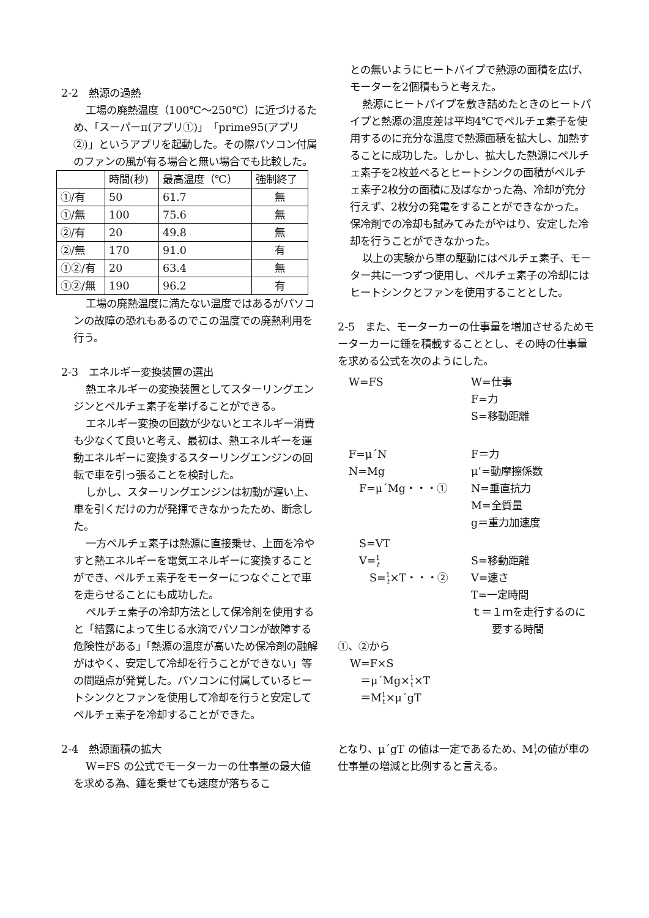2-2　熱源の過熱
工場の廃熱温度（100℃～250℃）に近づけるため、「スーパーπ(アプリ①)」「prime95(アプリ②)」というアプリを起動した。その際パソコン付属のファンの風が有る場合と無い場合でも比較した。
| | 時間(秒) | 最高温度（℃） | 強制終了 |
| ①/有 | 50 | 61.7 | 無 |
| ①/無 | 100 | 75.6 | 無 |
| ②/有 | 20 | 49.8 | 無 |
| ②/無 | 170 | 91.0 | 有 |
| ①②/有 | 20 | 63.4 | 無 |
| ①②/無 | 190 | 96.2 | 有 |
工場の廃熱温度に満たない温度ではあるがパソコンの故障の恐れもあるのでこの温度での廃熱利用を行う。
2-3　エネルギー変換装置の選出
熱エネルギーの変換装置としてスターリングエンジンとペルチェ素子を挙げることができる。
エネルギー変換の回数が少ないとエネルギー消費も少なくて良いと考え、最初は、熱エネルギーを運動エネルギーに変換するスターリングエンジンの回転で車を引っ張ることを検討した。
しかし、スターリングエンジンは初動が遅い上、車を引くだけの力が発揮できなかったため、断念した。
一方ペルチェ素子は熱源に直接乗せ、上面を冷やすと熱エネルギーを電気エネルギーに変換することができ、ペルチェ素子をモーターにつなぐことで車を走らせることにも成功した。
ペルチェ素子の冷却方法として保冷剤を使用すると「結露によって生じる水滴でパソコンが故障する危険性がある」「熱源の温度が高いため保冷剤の融解がはやく、安定して冷却を行うことができない」等の問題点が発覚した。パソコンに付属しているヒートシンクとファンを使用して冷却を行うと安定してペルチェ素子を冷却することができた。
2-4　熱源面積の拡大
W=FS の公式でモーターカーの仕事量の最大値を求める為、錘を乗せても速度が落ちるこ
との無いようにヒートパイプで熱源の面積を広げ、モーターを2個積もうと考えた。
熱源にヒートパイプを敷き詰めたときのヒートパイプと熱源の温度差は平均4℃でペルチェ素子を使用するのに充分な温度で熱源面積を拡大し、加熱することに成功した。しかし、拡大した熱源にペルチェ素子を2枚並べるとヒートシンクの面積がペルチェ素子2枚分の面積に及ばなかった為、冷却が充分行えず、2枚分の発電をすることができなかった。保冷剤での冷却も試みてみたがやはり、安定した冷却を行うことができなかった。
以上の実験から車の駆動にはペルチェ素子、モーター共に一つずつ使用し、ペルチェ素子の冷却にはヒートシンクとファンを使用することとした。
2-5　また、モーターカーの仕事量を増加させるためモーターカーに錘を積載することとし、その時の仕事量を求める公式を次のようにした。
W=FS W=仕事
F=力
S=移動距離
F=μ´N
N=Mg
　F=μ´Mg・・・①
F＝力
μ’=動摩擦係数
N=垂直抗力
M=全質量
g＝重力加速度
　S=VT
　V=1
t
　　S=1
t×T・・・②
S=移動距離
V=速さ
T=一定時間
ｔ＝１ｍを走行するのに
　　要する時間
①、②から
W=F×S
　＝μ´Mg×1
t×T
　＝M1
t×μ´gT
となり、μ´gT の値は一定であるため、M1
tの値が車の仕事量の増減と比例すると言える。